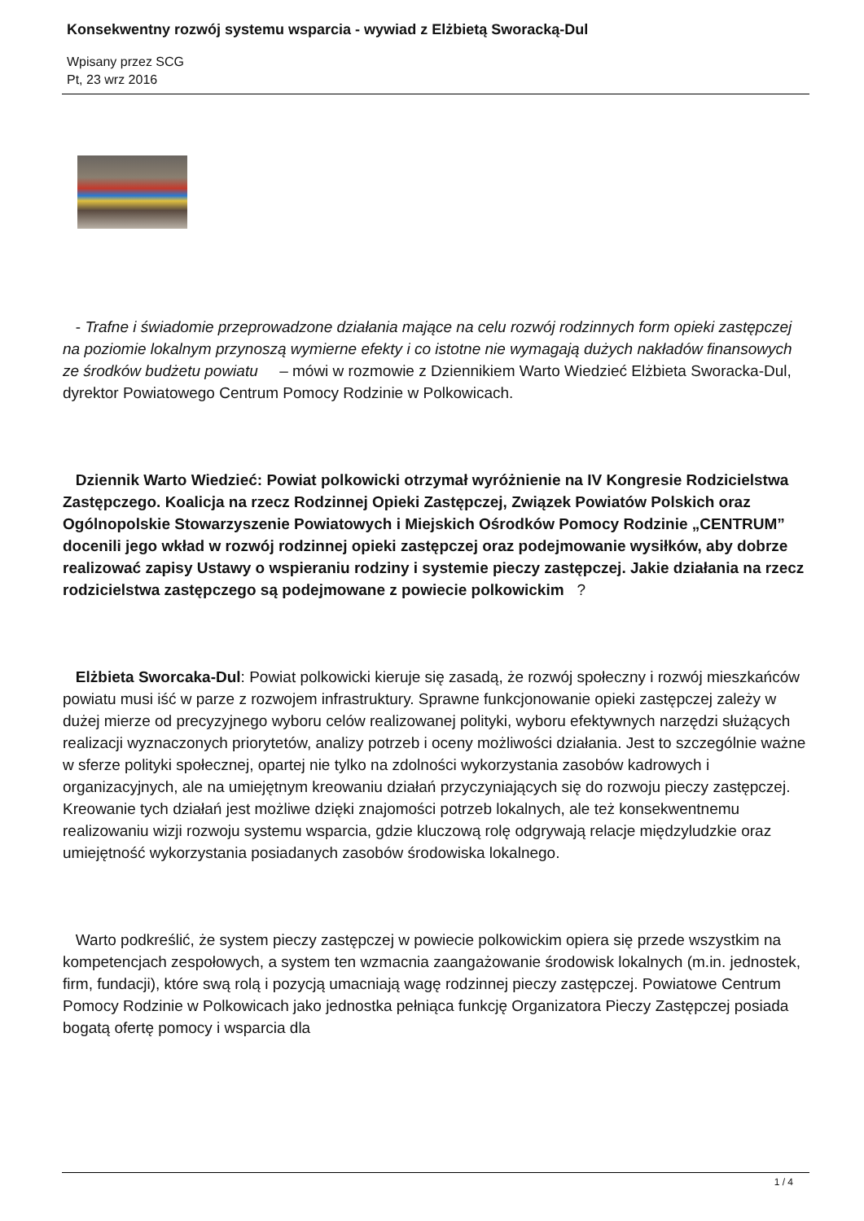Konsekwentny rozwój systemu wsparcia - wywiad z Elżbietą Sworacką-Dul
Wpisany przez SCG
Pt, 23 wrz 2016
- Trafne i świadomie przeprowadzone działania mające na celu rozwój rodzinnych form opieki zastępczej na poziomie lokalnym przynoszą wymierne efekty i co istotne nie wymagają dużych nakładów finansowych ze środków budżetu powiatu – mówi w rozmowie z Dziennikiem Warto Wiedzieć Elżbieta Sworacka-Dul, dyrektor Powiatowego Centrum Pomocy Rodzinie w Polkowicach.
Dziennik Warto Wiedzieć: Powiat polkowicki otrzymał wyróżnienie na IV Kongresie Rodzicielstwa Zastępczego. Koalicja na rzecz Rodzinnej Opieki Zastępczej, Związek Powiatów Polskich oraz Ogólnopolskie Stowarzyszenie Powiatowych i Miejskich Ośrodków Pomocy Rodzinie „CENTRUM” docenili jego wkład w rozwój rodzinnej opieki zastępczej oraz podejmowanie wysiłków, aby dobrze realizować zapisy Ustawy o wspieraniu rodziny i systemie pieczy zastępczej. Jakie działania na rzecz rodzicielstwa zastępczego są podejmowane z powiecie polkowickim ?
Elżbieta Sworcaka-Dul: Powiat polkowicki kieruje się zasadą, że rozwój społeczny i rozwój mieszkańców powiatu musi iść w parze z rozwojem infrastruktury. Sprawne funkcjonowanie opieki zastępczej zależy w dużej mierze od precyzyjnego wyboru celów realizowanej polityki, wyboru efektywnych narzędzi służących realizacji wyznaczonych priorytetów, analizy potrzeb i oceny możliwości działania. Jest to szczególnie ważne w sferze polityki społecznej, opartej nie tylko na zdolności wykorzystania zasobów kadrowych i organizacyjnych, ale na umiejętnym kreowaniu działań przyczyniających się do rozwoju pieczy zastępczej. Kreowanie tych działań jest możliwe dzięki znajomości potrzeb lokalnych, ale też konsekwentnemu realizowaniu wizji rozwoju systemu wsparcia, gdzie kluczową rolę odgrywają relacje międzyludzkie oraz umiejętność wykorzystania posiadanych zasobów środowiska lokalnego.
Warto podkreślić, że system pieczy zastępczej w powiecie polkowickim opiera się przede wszystkim na kompetencjach zespołowych, a system ten wzmacnia zaangażowanie środowisk lokalnych (m.in. jednostek, firm, fundacji), które swą rolą i pozycją umacniają wagę rodzinnej pieczy zastępczej. Powiatowe Centrum Pomocy Rodzinie w Polkowicach jako jednostka pełniąca funkcję Organizatora Pieczy Zastępczej posiada bogatą ofertę pomocy i wsparcia dla
1 / 4